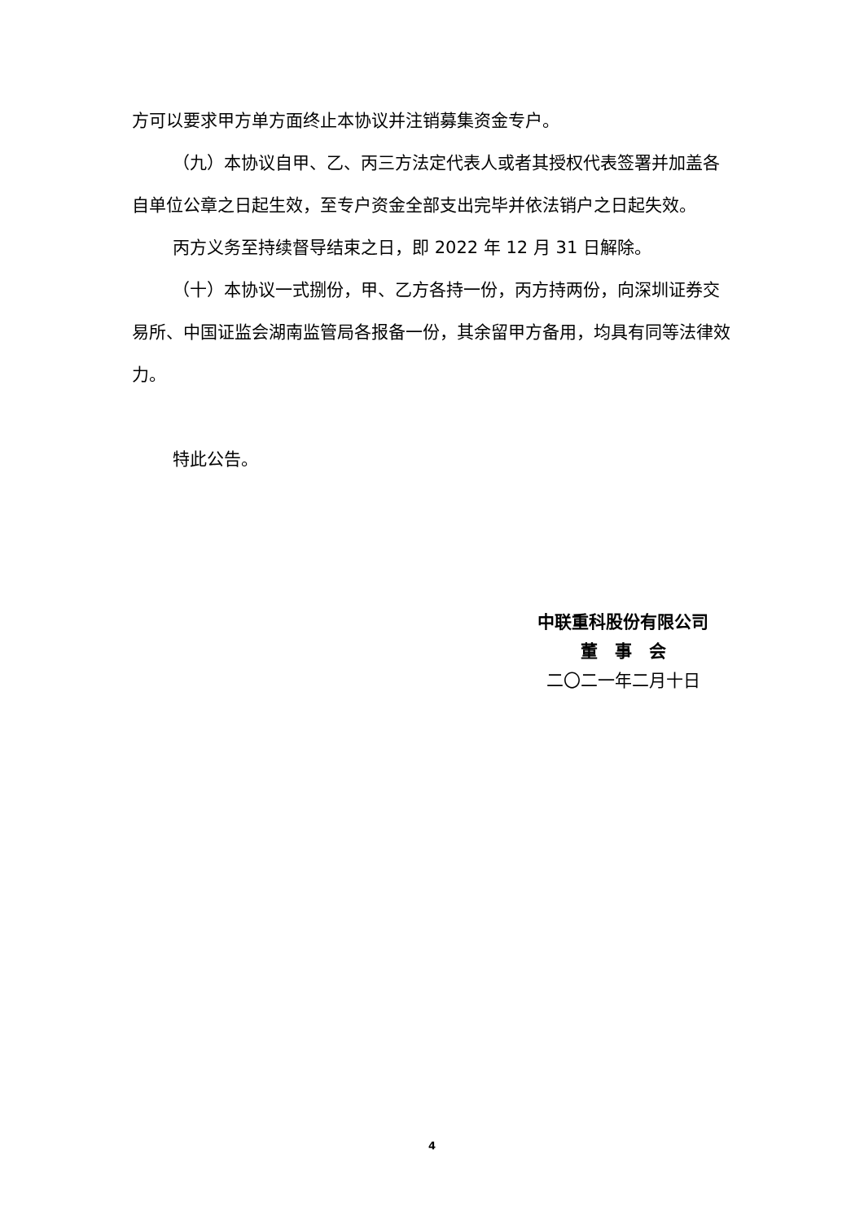方可以要求甲方单方面终止本协议并注销募集资金专户。
（九）本协议自甲、乙、丙三方法定代表人或者其授权代表签署并加盖各自单位公章之日起生效，至专户资金全部支出完毕并依法销户之日起失效。
丙方义务至持续督导结束之日，即 2022 年 12 月 31 日解除。
（十）本协议一式捌份，甲、乙方各持一份，丙方持两份，向深圳证券交易所、中国证监会湖南监管局各报备一份，其余留甲方备用，均具有同等法律效力。
特此公告。
中联重科股份有限公司
董　事　会
二〇二一年二月十日
4